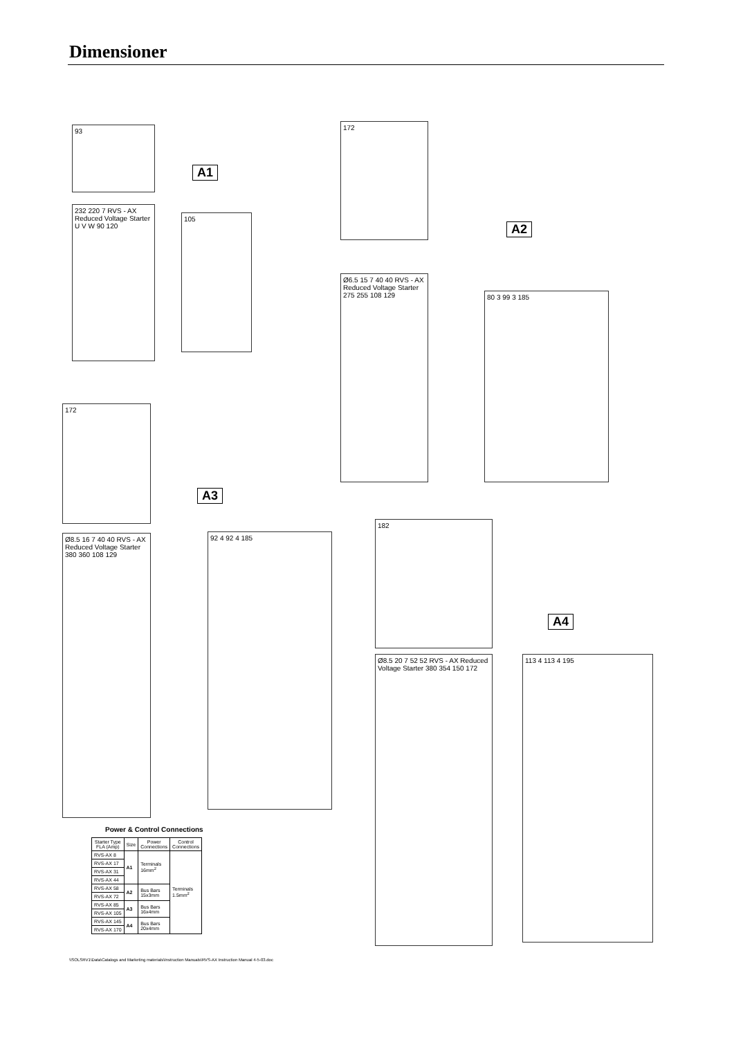Dimensioner
93
A1
232 220 7 RVS - AX Reduced Voltage Starter U V W 90 120
105
172
A2
Ø6.5 15 7 40 40 RVS - AX Reduced Voltage Starter 275 255 108 129
80 3 99 3 185
172
A3
Ø8.5 16 7 40 40 RVS - AX Reduced Voltage Starter 380 360 108 129
92 4 92 4 185
182
A4
Ø8.5 20 7 52 52 RVS - AX Reduced Voltage Starter 380 354 150 172
113 4 113 4 195
Power & Control Connections
| Starter Type FLA (Amp) | Size | Power Connections | Control Connections |
| --- | --- | --- | --- |
| RVS-AX 8 | A1 | Terminals 16mm<sup>2</sup> | Terminals 1.5mm<sup>2</sup> |
| RVS-AX 17 | | | |
| RVS-AX 31 | | | |
| RVS-AX 44 | | | |
| RVS-AX 58 | A2 | Bus Bars 15x3mm | |
| RVS-AX 72 | | | |
| RVS-AX 85 | A3 | Bus Bars 16x4mm | |
| RVS-AX 105 | | | |
| RVS-AX 145 | A4 | Bus Bars 20x4mm | |
| RVS-AX 170 | | | |
\\SOLSRV1\Data\Catalogs and Marketing materials\Instruction Manuals\RVS-AX Instruction Manual 4-5-03.doc